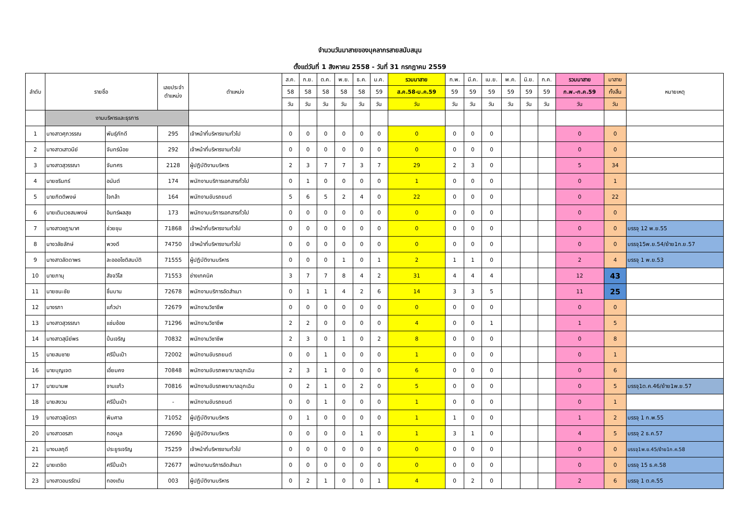จำนวนวันมาสายของบุคลากรสายสนับสนุน
ตั้งแต่วันที่ 1 สิงหาคม 2558 - วันที่ 31 กรกฎาคม 2559
| ลำดับ | รายชื่อ | | เลขประจำ ตำแหน่ง | ตำแหน่ง | ส.ค. | ก.ย. | ต.ค. | พ.ย. | ธ.ค. | ม.ค. | รวมมาสาย | ก.พ. | มี.ค. | เม.ย. | พ.ค. | มิ.ย. | ก.ค. | รวมมาสาย | มาสาย | หมายเหตุ |
| --- | --- | --- | --- | --- | --- | --- | --- | --- | --- | --- | --- | --- | --- | --- | --- | --- | --- | --- | --- | --- |
| | | | | | 58 | 58 | 58 | 58 | 58 | 59 | ส.ค.58-ม.ค.59 | 59 | 59 | 59 | 59 | 59 | 59 | ก.พ.-ก.ค.59 | ทั้งสิ้น | |
| | | | | | วัน | วัน | วัน | วัน | วัน | วัน | วัน | วัน | วัน | วัน | วัน | วัน | วัน | วัน | วัน | |
| | งานบริหารและธุรการ | | | | | | | | | | | | | | | | | | | |
| 1 | นางสาวศุภวรรณ | พันธุ์ภักดี | 295 | เจ้าหน้าที่บริหารงานทั่วไป | 0 | 0 | 0 | 0 | 0 | 0 | 0 | 0 | 0 | 0 | | | | 0 | 0 | |
| 2 | นางสาวเสาวนีย์ | จันทร์น้อย | 292 | เจ้าหน้าที่บริหารงานทั่วไป | 0 | 0 | 0 | 0 | 0 | 0 | 0 | 0 | 0 | 0 | | | | 0 | 0 | |
| 3 | นางสาวสุวรรณา | จันทศร | 2128 | ผู้ปฏิบัติงานบริหาร | 2 | 3 | 7 | 7 | 3 | 7 | 29 | 2 | 3 | 0 | | | | 5 | 34 | |
| 4 | นายชรินทร์ | อนันต์ | 174 | พนักงานบริการเอกสารทั่วไป | 0 | 1 | 0 | 0 | 0 | 0 | 1 | 0 | 0 | 0 | | | | 0 | 1 | |
| 5 | นายกิตติพงษ์ | ใจกล้า | 164 | พนักงานขับรถยนต์ | 5 | 6 | 5 | 2 | 4 | 0 | 22 | 0 | 0 | 0 | | | | 0 | 22 | |
| 6 | นายเติมเวชสมพงษ์ | อินทร์ผลสุข | 173 | พนักงานบริการเอกสารทั่วไป | 0 | 0 | 0 | 0 | 0 | 0 | 0 | 0 | 0 | 0 | | | | 0 | 0 | |
| 7 | นางสาวชฎามาศ | ช่วยขุน | 71868 | เจ้าหน้าที่บริหารงานทั่วไป | 0 | 0 | 0 | 0 | 0 | 0 | 0 | 0 | 0 | 0 | | | | 0 | 0 | บรรจุ 12 พ.ย.55 |
| 8 | นางวลัยลักษ์ | พวงดี | 74750 | เจ้าหน้าที่บริหารงานทั่วไป | 0 | 0 | 0 | 0 | 0 | 0 | 0 | 0 | 0 | 0 | | | | 0 | 0 | บรรจุ15พ.ย.54/ย้าย1ก.ย.57 |
| 9 | นางสาวลัดดาพร | ละอออโชติสมบัติ | 71555 | ผู้ปฏิบัติงานบริหาร | 0 | 0 | 0 | 1 | 0 | 1 | 2 | 1 | 1 | 0 | | | | 2 | 4 | บรรจุ 1 พ.ย.53 |
| 10 | นายภานุ | สัจจวิโส | 71553 | ช่างเทคนิค | 3 | 7 | 7 | 8 | 4 | 2 | 31 | 4 | 4 | 4 | | | | 12 | 43 | |
| 11 | นายชนะชัย | ชื่นบาน | 72678 | พนักงานบริการอัดสำเนา | 0 | 1 | 1 | 4 | 2 | 6 | 14 | 3 | 3 | 5 | | | | 11 | 25 | |
| 12 | นางรภา | แก้วปา | 72679 | พนักงานวิชาชีพ | 0 | 0 | 0 | 0 | 0 | 0 | 0 | 0 | 0 | 0 | | | | 0 | 0 | |
| 13 | นางสาวสุวรรณา | แช่มช้อย | 71296 | พนักงานวิชาชีพ | 2 | 2 | 0 | 0 | 0 | 0 | 4 | 0 | 0 | 1 | | | | 1 | 5 | |
| 14 | นางสาวสุนีย์พร | ปิ่นเจริญ | 70832 | พนักงานวิชาชีพ | 2 | 3 | 0 | 1 | 0 | 2 | 8 | 0 | 0 | 0 | | | | 0 | 8 | |
| 15 | นายสมชาย | ศรีปิ่นเป้า | 72002 | พนักงานขับรถยนต์ | 0 | 0 | 1 | 0 | 0 | 0 | 1 | 0 | 0 | 0 | | | | 0 | 1 | |
| 16 | นายบุญเจต | เอี่ยมคง | 70848 | พนักงานขับรถพยาบาลฉุกเฉิน | 2 | 3 | 1 | 0 | 0 | 0 | 6 | 0 | 0 | 0 | | | | 0 | 6 | |
| 17 | นายมานพ | จานแก้ว | 70816 | พนักงานขับรถพยาบาลฉุกเฉิน | 0 | 2 | 1 | 0 | 2 | 0 | 5 | 0 | 0 | 0 | | | | 0 | 5 | บรรจุ1ต.ค.46/ย้าย1พ.ย.57 |
| 18 | นายสงวน | ศรีปิ่นเป้า | - | พนักงานขับรถยนต์ | 0 | 0 | 1 | 0 | 0 | 0 | 1 | 0 | 0 | 0 | | | | 0 | 1 | |
| 19 | นางสาวสุมิตรา | พิมศาล | 71052 | ผู้ปฏิบัติงานบริหาร | 0 | 1 | 0 | 0 | 0 | 0 | 1 | 1 | 0 | 0 | | | | 1 | 2 | บรรจุ 1 ก.พ.55 |
| 20 | นางสาวอรสา | กองมูล | 72690 | ผู้ปฏิบัติงานบริหาร | 0 | 0 | 0 | 0 | 1 | 0 | 1 | 3 | 1 | 0 | | | | 4 | 5 | บรรจุ 2 ธ.ค.57 |
| 21 | นางมลฤดี | ประยูรเจริญ | 75259 | เจ้าหน้าที่บริหารงานทั่วไป | 0 | 0 | 0 | 0 | 0 | 0 | 0 | 0 | 0 | 0 | | | | 0 | 0 | บรรจุ1พ.ย.45/ย้าย1ก.ค.58 |
| 22 | นายเตชิต | ศรีปิ่นเป้า | 72677 | พนักงานบริการอัดสำเนา | 0 | 0 | 0 | 0 | 0 | 0 | 0 | 0 | 0 | 0 | | | | 0 | 0 | บรรจุ 15 ธ.ค.58 |
| 23 | นางสาวอมรรัตน์ | ทองเติม | 003 | ผู้ปฏิบัติงานบริหาร | 0 | 2 | 1 | 0 | 0 | 1 | 4 | 0 | 2 | 0 | | | | 2 | 6 | บรรจุ 1 ต.ค.55 |